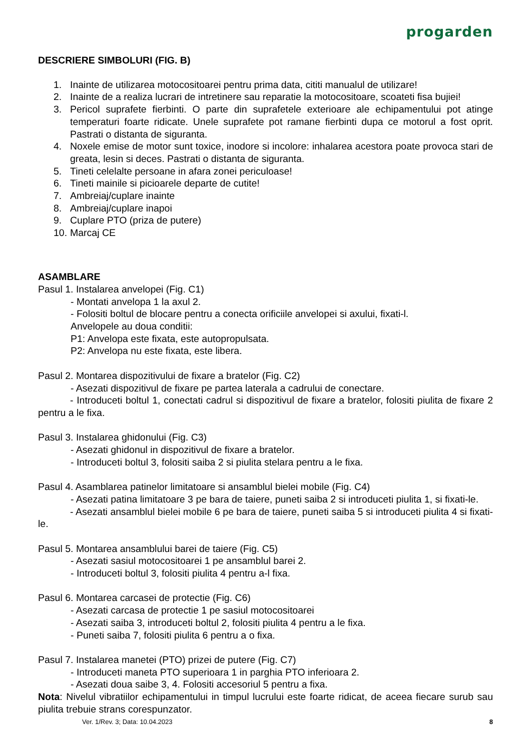progarden
DESCRIERE SIMBOLURI (FIG. B)
1. Inainte de utilizarea motocositoarei pentru prima data, cititi manualul de utilizare!
2. Inainte de a realiza lucrari de intretinere sau reparatie la motocositoare, scoateti fisa bujiei!
3. Pericol suprafete fierbinti. O parte din suprafetele exterioare ale echipamentului pot atinge temperaturi foarte ridicate. Unele suprafete pot ramane fierbinti dupa ce motorul a fost oprit. Pastrati o distanta de siguranta.
4. Noxele emise de motor sunt toxice, inodore si incolore: inhalarea acestora poate provoca stari de greata, lesin si deces. Pastrati o distanta de siguranta.
5. Tineti celelalte persoane in afara zonei periculoase!
6. Tineti mainile si picioarele departe de cutite!
7. Ambreiaj/cuplare inainte
8. Ambreiaj/cuplare inapoi
9. Cuplare PTO (priza de putere)
10. Marcaj CE
ASAMBLARE
Pasul 1. Instalarea anvelopei (Fig. C1)
- Montati anvelopa 1 la axul 2.
- Folositi boltul de blocare pentru a conecta orificiile anvelopei si axului, fixati-l.
Anvelopele au doua conditii:
P1: Anvelopa este fixata, este autopropulsata.
P2: Anvelopa nu este fixata, este libera.
Pasul 2. Montarea dispozitivului de fixare a bratelor (Fig. C2)
- Asezati dispozitivul de fixare pe partea laterala a cadrului de conectare.
- Introduceti boltul 1, conectati cadrul si dispozitivul de fixare a bratelor, folositi piulita de fixare 2 pentru a le fixa.
Pasul 3. Instalarea ghidonului (Fig. C3)
- Asezati ghidonul in dispozitivul de fixare a bratelor.
- Introduceti boltul 3, folositi saiba 2 si piulita stelara pentru a le fixa.
Pasul 4. Asamblarea patinelor limitatoare si ansamblul bielei mobile (Fig. C4)
- Asezati patina limitatoare 3 pe bara de taiere, puneti saiba 2 si introduceti piulita 1, si fixati-le.
- Asezati ansamblul bielei mobile 6 pe bara de taiere, puneti saiba 5 si introduceti piulita 4 si fixati-le.
Pasul 5. Montarea ansamblului barei de taiere (Fig. C5)
- Asezati sasiul motocositoarei 1 pe ansamblul barei 2.
- Introduceti boltul 3, folositi piulita 4 pentru a-l fixa.
Pasul 6. Montarea carcasei de protectie (Fig. C6)
- Asezati carcasa de protectie 1 pe sasiul motocositoarei
- Asezati saiba 3, introduceti boltul 2, folositi piulita 4 pentru a le fixa.
- Puneti saiba 7, folositi piulita 6 pentru a o fixa.
Pasul 7. Instalarea manetei (PTO) prizei de putere (Fig. C7)
- Introduceti maneta PTO superioara 1 in parghia PTO inferioara 2.
- Asezati doua saibe 3, 4. Folositi accesoriul 5 pentru a fixa.
Nota: Nivelul vibratiilor echipamentului in timpul lucrului este foarte ridicat, de aceea fiecare surub sau piulita trebuie strans corespunzator.
Ver. 1/Rev. 3; Data: 10.04.2023 8